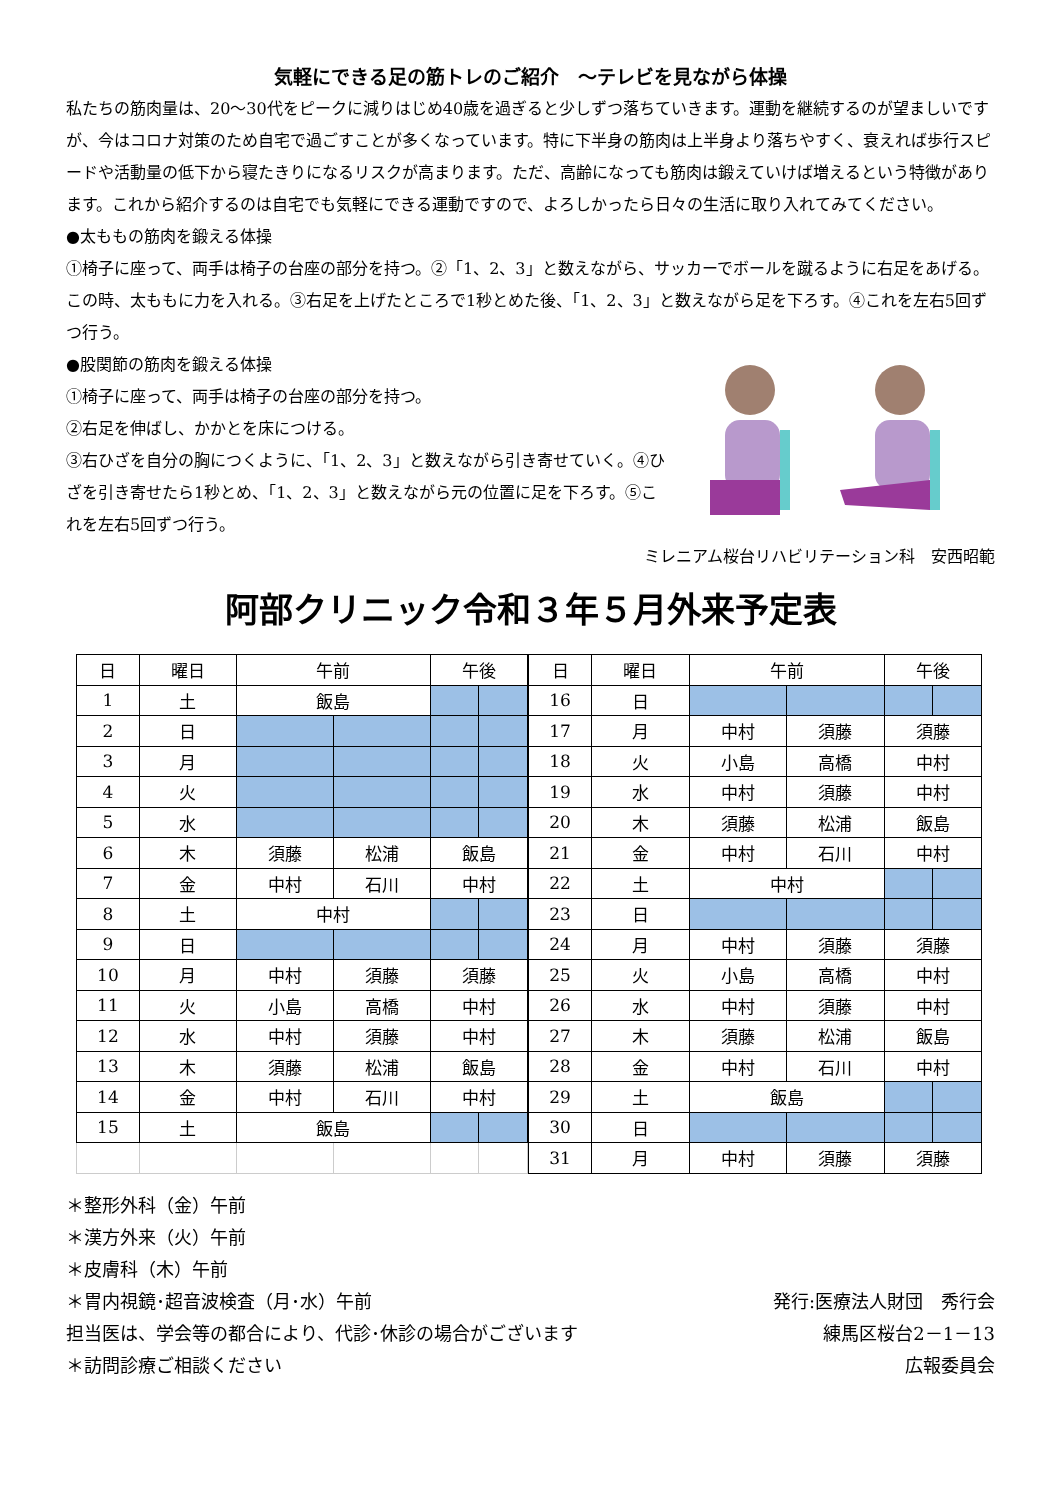気軽にできる足の筋トレのご紹介　～テレビを見ながら体操
私たちの筋肉量は、20～30代をピークに減りはじめ40歳を過ぎると少しずつ落ちていきます。運動を継続するのが望ましいですが、今はコロナ対策のため自宅で過ごすことが多くなっています。特に下半身の筋肉は上半身より落ちやすく、衰えれば歩行スピードや活動量の低下から寝たきりになるリスクが高まります。ただ、高齢になっても筋肉は鍛えていけば増えるという特徴があります。これから紹介するのは自宅でも気軽にできる運動ですので、よろしかったら日々の生活に取り入れてみてください。
●太ももの筋肉を鍛える体操
①椅子に座って、両手は椅子の台座の部分を持つ。②「1、2、3」と数えながら、サッカーでボールを蹴るように右足をあげる。この時、太ももに力を入れる。③右足を上げたところで1秒とめた後、「1、2、3」と数えながら足を下ろす。④これを左右5回ずつ行う。
●股関節の筋肉を鍛える体操
①椅子に座って、両手は椅子の台座の部分を持つ。
②右足を伸ばし、かかとを床につける。
③右ひざを自分の胸につくように、「1、2、3」と数えながら引き寄せていく。④ひざを引き寄せたら1秒とめ、「1、2、3」と数えながら元の位置に足を下ろす。⑤これを左右5回ずつ行う。
ミレニアム桜台リハビリテーション科　安西昭範
阿部クリニック令和３年５月外来予定表
| 日 | 曜日 | 午前 | | 午後 | |
| --- | --- | --- | --- | --- | --- |
| 1 | 土 | 飯島 | | | |
| 2 | 日 | | | | |
| 3 | 月 | | | | |
| 4 | 火 | | | | |
| 5 | 水 | | | | |
| 6 | 木 | 須藤 | 松浦 | 飯島 | |
| 7 | 金 | 中村 | 石川 | 中村 | |
| 8 | 土 | 中村 | | | |
| 9 | 日 | | | | |
| 10 | 月 | 中村 | 須藤 | 須藤 | |
| 11 | 火 | 小島 | 高橋 | 中村 | |
| 12 | 水 | 中村 | 須藤 | 中村 | |
| 13 | 木 | 須藤 | 松浦 | 飯島 | |
| 14 | 金 | 中村 | 石川 | 中村 | |
| 15 | 土 | 飯島 | | | |
| 日 | 曜日 | 午前 | | 午後 | |
| --- | --- | --- | --- | --- | --- |
| 16 | 日 | | | | |
| 17 | 月 | 中村 | 須藤 | 須藤 | |
| 18 | 火 | 小島 | 高橋 | 中村 | |
| 19 | 水 | 中村 | 須藤 | 中村 | |
| 20 | 木 | 須藤 | 松浦 | 飯島 | |
| 21 | 金 | 中村 | 石川 | 中村 | |
| 22 | 土 | 中村 | | | |
| 23 | 日 | | | | |
| 24 | 月 | 中村 | 須藤 | 須藤 | |
| 25 | 火 | 小島 | 高橋 | 中村 | |
| 26 | 水 | 中村 | 須藤 | 中村 | |
| 27 | 木 | 須藤 | 松浦 | 飯島 | |
| 28 | 金 | 中村 | 石川 | 中村 | |
| 29 | 土 | 飯島 | | | |
| 30 | 日 | | | | |
| 31 | 月 | 中村 | 須藤 | 須藤 | |
＊整形外科（金）午前
＊漢方外来（火）午前
＊皮膚科（木）午前
＊胃内視鏡･超音波検査（月･水）午前
担当医は、学会等の都合により、代診･休診の場合がございます
＊訪問診療ご相談ください
発行:医療法人財団　秀行会
練馬区桜台2－1－13
広報委員会